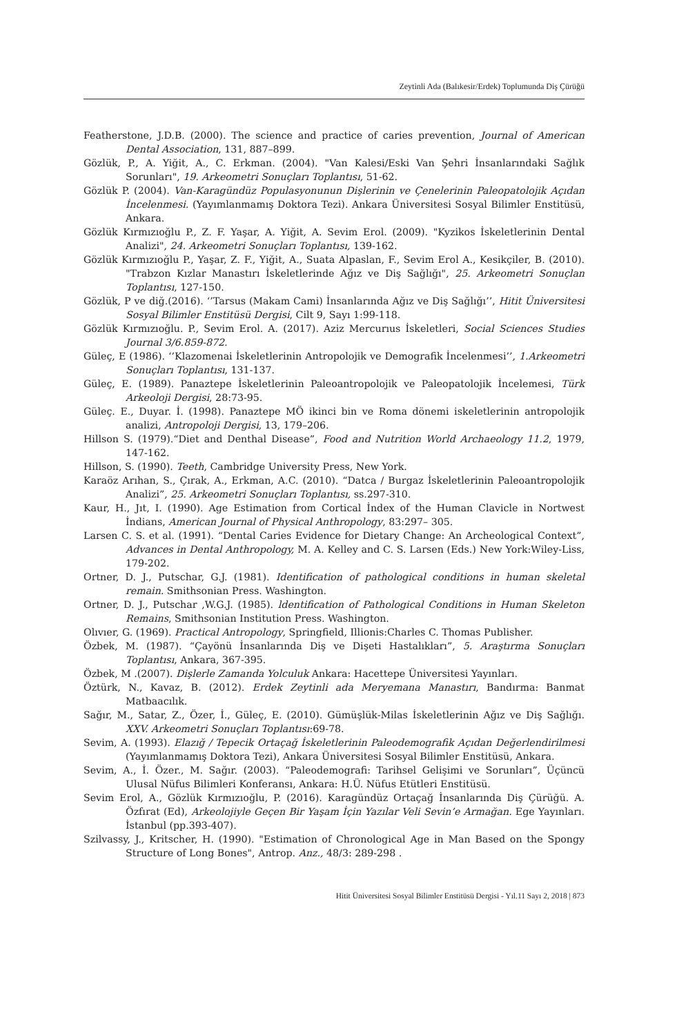Zeytinli Ada (Balıkesir/Erdek) Toplumunda Diş Çürüğü
Featherstone, J.D.B. (2000). The science and practice of caries prevention, Journal of American Dental Association, 131, 887–899.
Gözlük, P., A. Yiğit, A., C. Erkman. (2004). "Van Kalesi/Eski Van Şehri İnsanlarındaki Sağlık Sorunları", 19. Arkeometri Sonuçları Toplantısı, 51-62.
Gözlük P. (2004). Van-Karagündüz Populasyonunun Dişlerinin ve Çenelerinin Paleopatolojik Açıdan İncelenmesi. (Yayımlanmamış Doktora Tezi). Ankara Üniversitesi Sosyal Bilimler Enstitüsü, Ankara.
Gözlük Kırmızıoğlu P., Z. F. Yaşar, A. Yiğit, A. Sevim Erol. (2009). "Kyzikos İskeletlerinin Dental Analizi", 24. Arkeometri Sonuçları Toplantısı, 139-162.
Gözlük Kırmızıoğlu P., Yaşar, Z. F., Yiğit, A., Suata Alpaslan, F., Sevim Erol A., Kesikçiler, B. (2010). "Trabzon Kızlar Manastırı İskeletlerinde Ağız ve Diş Sağlığı", 25. Arkeometri Sonuçlan Toplantısı, 127-150.
Gözlük, P ve diğ.(2016). ‘’Tarsus (Makam Cami) İnsanlarında Ağız ve Diş Sağlığı’’, Hitit Üniversitesi Sosyal Bilimler Enstitüsü Dergisi, Cilt 9, Sayı 1:99-118.
Gözlük Kırmızıoğlu. P., Sevim Erol. A. (2017). Aziz Mercurıus İskeletleri, Social Sciences Studies Journal 3/6.859-872.
Güleç, E (1986). ‘’Klazomenai İskeletlerinin Antropolojik ve Demografik İncelenmesi’’, 1.Arkeometri Sonuçları Toplantısı, 131-137.
Güleç, E. (1989). Panaztepe İskeletlerinin Paleoantropolojik ve Paleopatolojik İncelemesi, Türk Arkeoloji Dergisi, 28:73-95.
Güleç. E., Duyar. İ. (1998). Panaztepe MÖ ikinci bin ve Roma dönemi iskeletlerinin antropolojik analizi, Antropoloji Dergisi, 13, 179–206.
Hillson S. (1979).“Diet and Denthal Disease”, Food and Nutrition World Archaeology 11.2, 1979, 147-162.
Hillson, S. (1990). Teeth, Cambridge University Press, New York.
Karaöz Arıhan, S., Çırak, A., Erkman, A.C. (2010). “Datca / Burgaz İskeletlerinin Paleoantropolojik Analizi”, 25. Arkeometri Sonuçları Toplantısı, ss.297-310.
Kaur, H., Jıt, I. (1990). Age Estimation from Cortical İndex of the Human Clavicle in Nortwest İndians, American Journal of Physical Anthropology, 83:297– 305.
Larsen C. S. et al. (1991). “Dental Caries Evidence for Dietary Change: An Archeological Context”, Advances in Dental Anthropology, M. A. Kelley and C. S. Larsen (Eds.) New York:Wiley-Liss, 179-202.
Ortner, D. J., Putschar, G.J. (1981). Identification of pathological conditions in human skeletal remain. Smithsonian Press. Washington.
Ortner, D. J., Putschar ,W.G.J. (1985). ldentification of Pathological Conditions in Human Skeleton Remains, Smithsonian Institution Press. Washington.
Olıvıer, G. (1969). Practical Antropology, Springfield, Illionis:Charles C. Thomas Publisher.
Özbek, M. (1987). “Çayönü İnsanlarında Diş ve Dişeti Hastalıkları”, 5. Araştırma Sonuçları Toplantısı, Ankara, 367-395.
Özbek, M .(2007). Dişlerle Zamanda Yolculuk Ankara: Hacettepe Üniversitesi Yayınları.
Öztürk, N., Kavaz, B. (2012). Erdek Zeytinli ada Meryemana Manastırı, Bandırma: Banmat Matbaacılık.
Sağır, M., Satar, Z., Özer, İ., Güleç, E. (2010). Gümüşlük-Milas İskeletlerinin Ağız ve Diş Sağlığı. XXV. Arkeometri Sonuçları Toplantısı:69-78.
Sevim, A. (1993). Elazığ / Tepecik Ortaçağ İskeletlerinin Paleodemografik Açıdan Değerlendirilmesi (Yayımlanmamış Doktora Tezi), Ankara Üniversitesi Sosyal Bilimler Enstitüsü, Ankara.
Sevim, A., İ. Özer., M. Sağır. (2003). “Paleodemografi: Tarihsel Gelişimi ve Sorunları”, Üçüncü Ulusal Nüfus Bilimleri Konferansı, Ankara: H.Ü. Nüfus Etütleri Enstitüsü.
Sevim Erol, A., Gözlük Kırmızıoğlu, P. (2016). Karagündüz Ortaçağ İnsanlarında Diş Çürüğü. A. Özfırat (Ed), Arkeolojiyle Geçen Bir Yaşam İçin Yazılar Veli Sevin’e Armağan. Ege Yayınları. İstanbul (pp.393-407).
Szilvassy, J., Kritscher, H. (1990). "Estimation of Chronological Age in Man Based on the Spongy Structure of Long Bones", Antrop. Anz., 48/3: 289-298 .
Hitit Üniversitesi Sosyal Bilimler Enstitüsü Dergisi - Yıl.11 Sayı 2, 2018 | 873